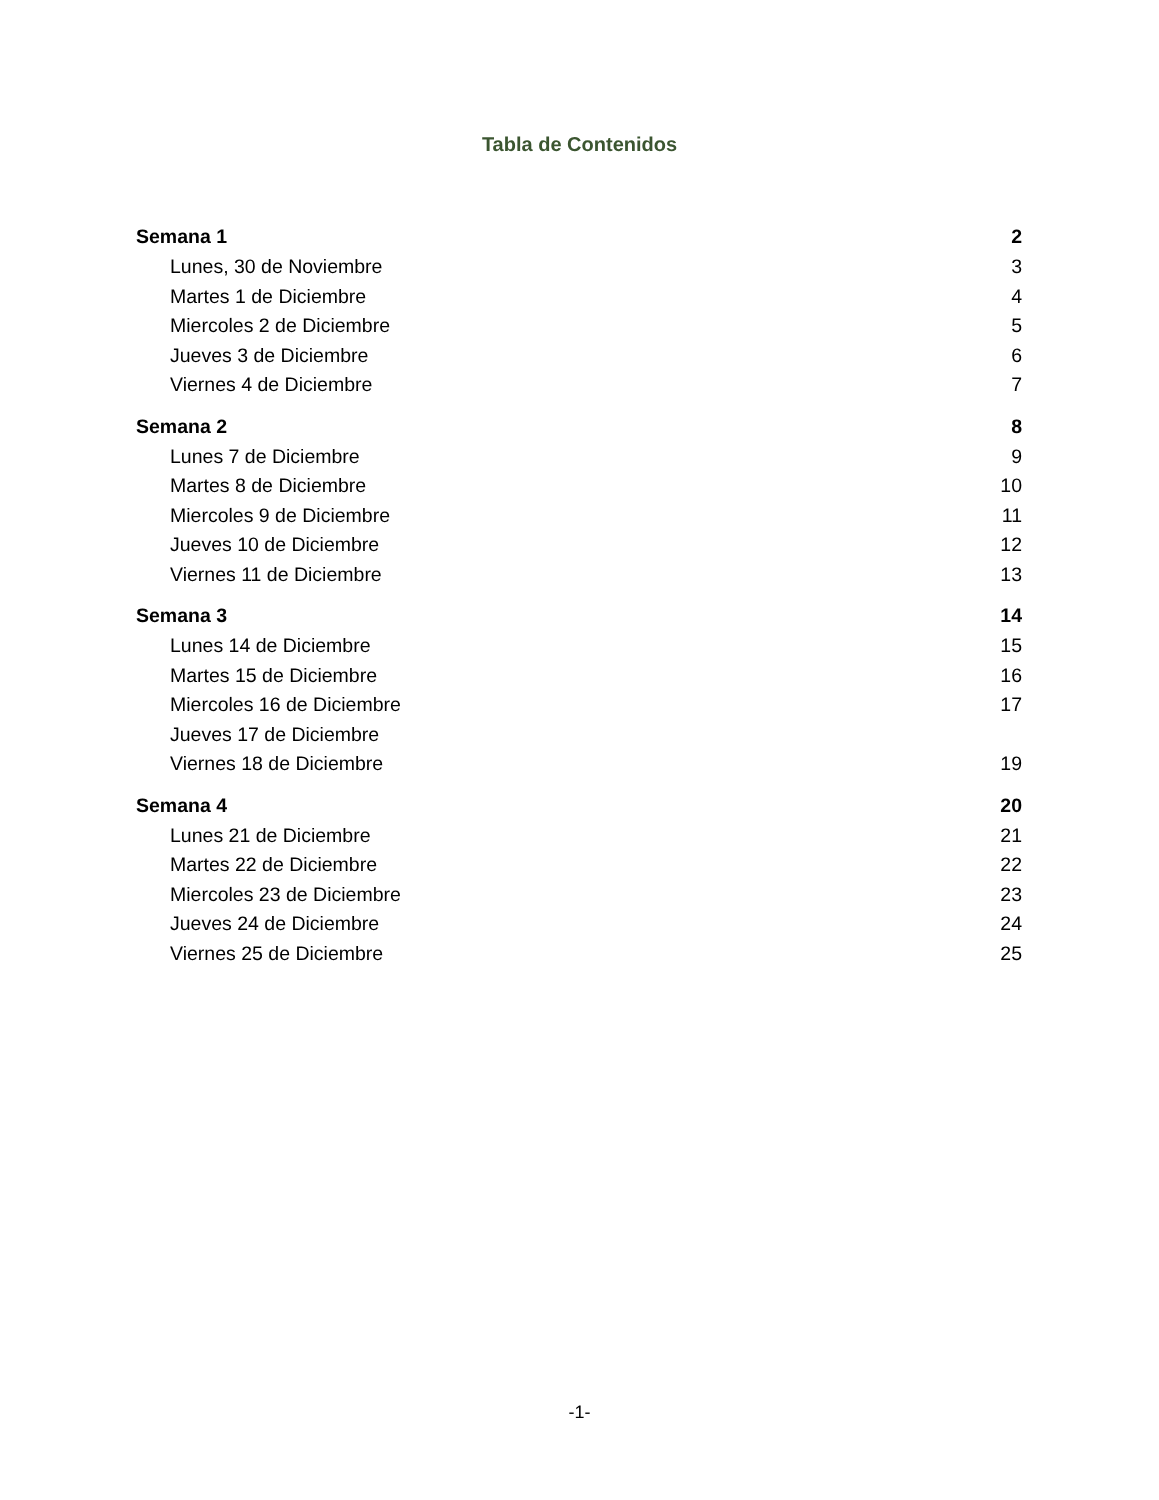Tabla de Contenidos
Semana 1 2
Lunes, 30 de Noviembre 3
Martes 1 de Diciembre 4
Miercoles 2 de Diciembre 5
Jueves 3 de Diciembre 6
Viernes 4 de Diciembre 7
Semana 2 8
Lunes 7 de Diciembre 9
Martes 8 de Diciembre 10
Miercoles 9 de Diciembre 11
Jueves 10 de Diciembre 12
Viernes 11 de Diciembre 13
Semana 3 14
Lunes 14 de Diciembre 15
Martes 15 de Diciembre 16
Miercoles 16 de Diciembre 17
Jueves 17 de Diciembre
Viernes 18 de Diciembre 19
Semana 4 20
Lunes 21 de Diciembre 21
Martes 22 de Diciembre 22
Miercoles 23 de Diciembre 23
Jueves 24 de Diciembre 24
Viernes 25 de Diciembre 25
-1-